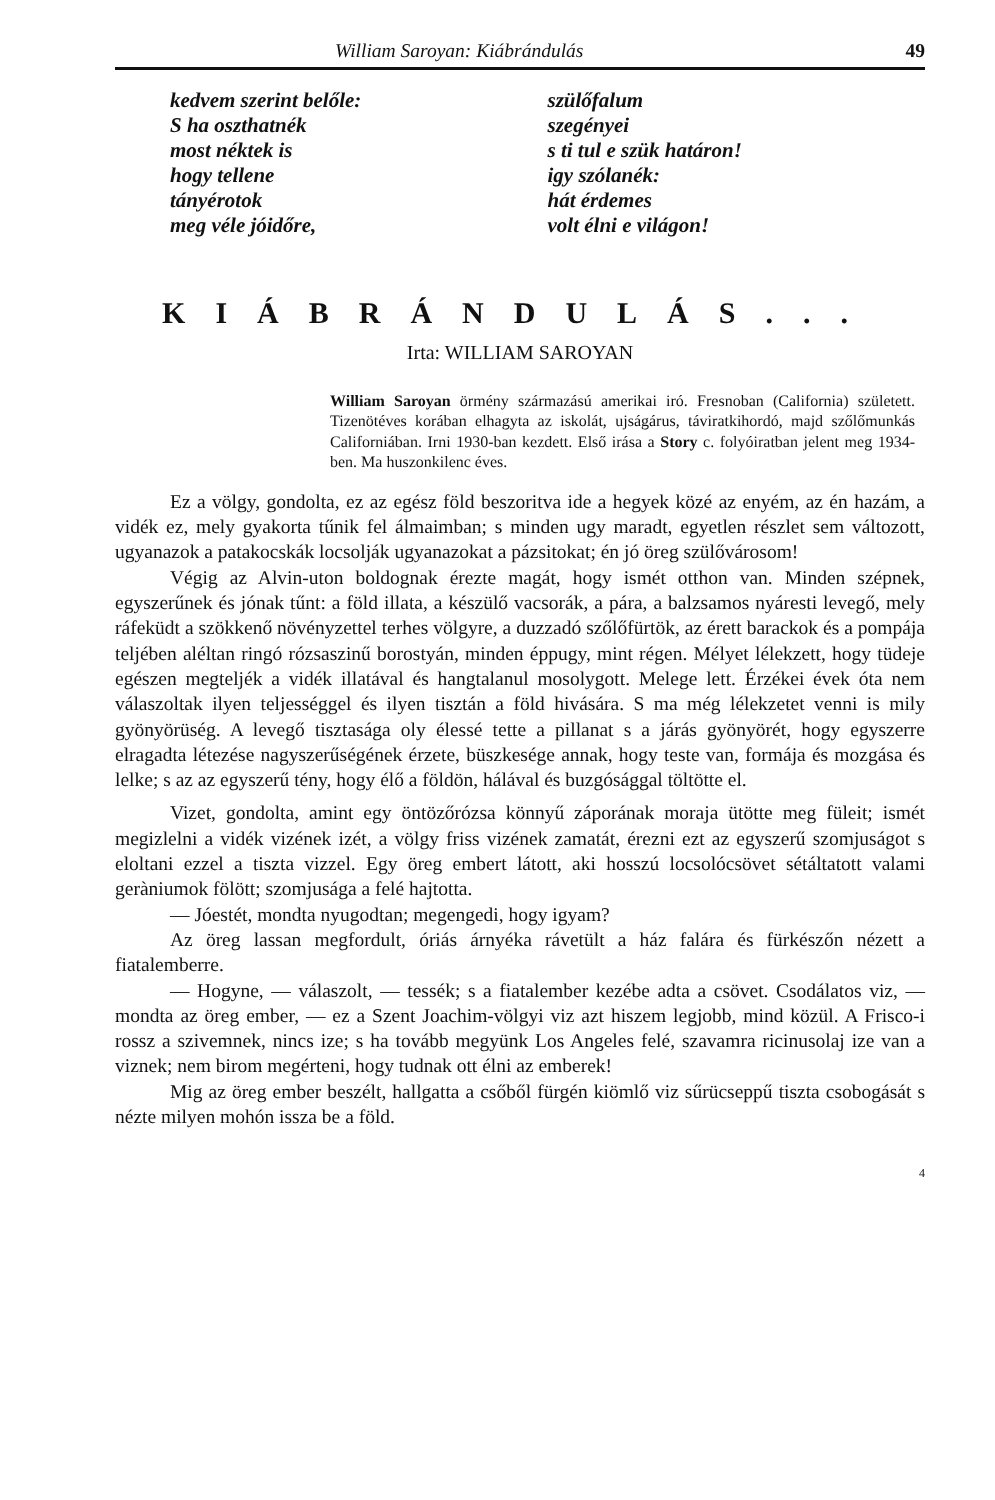William Saroyan: Kiábrándulás 49
kedvem szerint belőle:
S ha oszthatnék
most néktek is
hogy tellene
tányérotok
meg véle jóidőre,
szülőfalum
szegényei
s ti tul e szük határon!
igy szólanék:
hát érdemes
volt élni e világon!
KIÁBRÁNDULÁS...
Irta: WILLIAM SAROYAN
William Saroyan örmény származású amerikai iró. Fresnoban (California) született. Tizenötéves korában elhagyta az iskolát, ujságárus, táviratkihordó, majd szőlőmunkás Californiában. Irni 1930-ban kezdett. Első irása a Story c. folyóiratban jelent meg 1934-ben. Ma huszonkilenc éves.
Ez a völgy, gondolta, ez az egész föld beszoritva ide a hegyek közé az enyém, az én hazám, a vidék ez, mely gyakorta tűnik fel álmaimban; s minden ugy maradt, egyetlen részlet sem változott, ugyanazok a patakocskák locsolják ugyanazokat a pázsitokat; én jó öreg szülővárosom!
Végig az Alvin-uton boldognak érezte magát, hogy ismét otthon van. Minden szépnek, egyszerűnek és jónak tűnt: a föld illata, a készülő vacsorák, a pára, a balzsamos nyáresti levegő, mely ráfeküdt a szökkenő növényzettel terhes völgyre, a duzzadó szőlőfürtök, az érett barackok és a pompája teljében aléltan ringó rózsaszinű borostyán, minden éppugy, mint régen. Mélyet lélekzett, hogy tüdeje egészen megteljék a vidék illatával és hangtalanul mosolygott. Melege lett. Érzékei évek óta nem válaszoltak ilyen teljességgel és ilyen tisztán a föld hivására. S ma még lélekzetet venni is mily gyönyörüség. A levegő tisztasága oly élessé tette a pillanat s a járás gyönyörét, hogy egyszerre elragadta létezése nagyszerűségének érzete, büszkesége annak, hogy teste van, formája és mozgása és lelke; s az az egyszerű tény, hogy élő a földön, hálával és buzgósággal töltötte el.
Vizet, gondolta, amint egy öntözőrózsa könnyű záporának moraja ütötte meg füleit; ismét megizlelni a vidék vizének izét, a völgy friss vizének zamatát, érezni ezt az egyszerű szomjuságot s eloltani ezzel a tiszta vizzel. Egy öreg embert látott, aki hosszú locsolócsövet sétáltatott valami geràniumok fölött; szomjusága a felé hajtotta.
— Jóestét, mondta nyugodtan; megengedi, hogy igyam?
Az öreg lassan megfordult, óriás árnyéka rávetült a ház falára és fürkészőn nézett a fiatalemberre.
— Hogyne, — válaszolt, — tessék; s a fiatalember kezébe adta a csövet. Csodálatos viz, — mondta az öreg ember, — ez a Szent Joachim-völgyi viz azt hiszem legjobb, mind közül. A Frisco-i rossz a szivemnek, nincs ize; s ha tovább megyünk Los Angeles felé, szavamra ricinusolaj ize van a viznek; nem birom megérteni, hogy tudnak ott élni az emberek!
Mig az öreg ember beszélt, hallgatta a csőből fürgén kiömlő viz sűrücseppű tiszta csobogását s nézte milyen mohón issza be a föld.
4